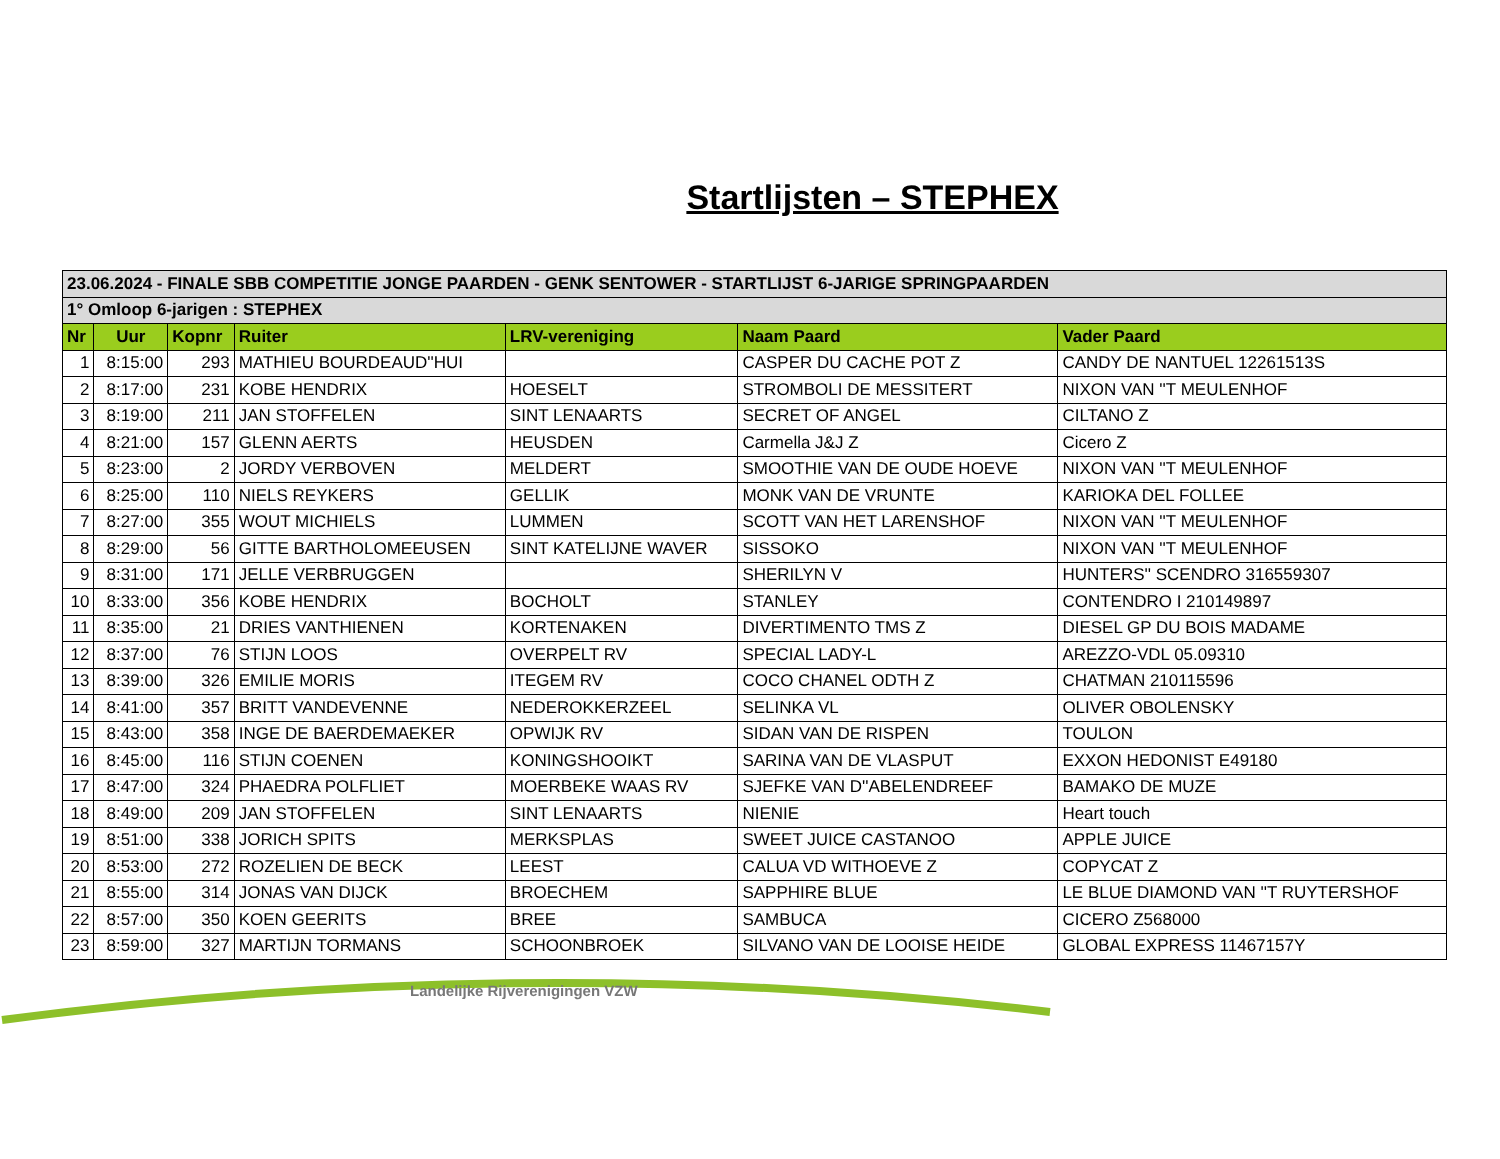Startlijsten – STEPHEX
| 23.06.2024 - FINALE SBB COMPETITIE JONGE PAARDEN - GENK SENTOWER - STARTLIJST 6-JARIGE SPRINGPAARDEN | | | | | | |
| 1° Omloop 6-jarigen : STEPHEX | | | | | | |
| Nr | Uur | Kopnr | Ruiter | LRV-vereniging | Naam Paard | Vader Paard |
| 1 | 8:15:00 | 293 | MATHIEU BOURDEAUD''HUI | | CASPER DU CACHE POT Z | CANDY DE NANTUEL 12261513S |
| 2 | 8:17:00 | 231 | KOBE HENDRIX | HOESELT | STROMBOLI DE MESSITERT | NIXON VAN ''T MEULENHOF |
| 3 | 8:19:00 | 211 | JAN STOFFELEN | SINT LENAARTS | SECRET OF ANGEL | CILTANO Z |
| 4 | 8:21:00 | 157 | GLENN AERTS | HEUSDEN | Carmella J&J Z | Cicero Z |
| 5 | 8:23:00 | 2 | JORDY VERBOVEN | MELDERT | SMOOTHIE VAN DE OUDE HOEVE | NIXON VAN ''T MEULENHOF |
| 6 | 8:25:00 | 110 | NIELS REYKERS | GELLIK | MONK VAN DE VRUNTE | KARIOKA DEL FOLLEE |
| 7 | 8:27:00 | 355 | WOUT MICHIELS | LUMMEN | SCOTT VAN HET LARENSHOF | NIXON VAN ''T MEULENHOF |
| 8 | 8:29:00 | 56 | GITTE BARTHOLOMEEUSEN | SINT KATELIJNE WAVER | SISSOKO | NIXON VAN ''T MEULENHOF |
| 9 | 8:31:00 | 171 | JELLE VERBRUGGEN | | SHERILYN V | HUNTERS'' SCENDRO 316559307 |
| 10 | 8:33:00 | 356 | KOBE HENDRIX | BOCHOLT | STANLEY | CONTENDRO I 210149897 |
| 11 | 8:35:00 | 21 | DRIES VANTHIENEN | KORTENAKEN | DIVERTIMENTO TMS Z | DIESEL GP DU BOIS MADAME |
| 12 | 8:37:00 | 76 | STIJN LOOS | OVERPELT RV | SPECIAL LADY-L | AREZZO-VDL 05.09310 |
| 13 | 8:39:00 | 326 | EMILIE MORIS | ITEGEM RV | COCO CHANEL ODTH Z | CHATMAN 210115596 |
| 14 | 8:41:00 | 357 | BRITT VANDEVENNE | NEDEROKKERZEEL | SELINKA VL | OLIVER OBOLENSKY |
| 15 | 8:43:00 | 358 | INGE DE BAERDEMAEKER | OPWIJK RV | SIDAN VAN DE RISPEN | TOULON |
| 16 | 8:45:00 | 116 | STIJN COENEN | KONINGSHOOIKT | SARINA VAN DE VLASPUT | EXXON HEDONIST E49180 |
| 17 | 8:47:00 | 324 | PHAEDRA POLFLIET | MOERBEKE WAAS RV | SJEFKE VAN D''ABELENDREEF | BAMAKO DE MUZE |
| 18 | 8:49:00 | 209 | JAN STOFFELEN | SINT LENAARTS | NIENIE | Heart touch |
| 19 | 8:51:00 | 338 | JORICH SPITS | MERKSPLAS | SWEET JUICE CASTANOO | APPLE JUICE |
| 20 | 8:53:00 | 272 | ROZELIEN DE BECK | LEEST | CALUA VD WITHOEVE Z | COPYCAT Z |
| 21 | 8:55:00 | 314 | JONAS VAN DIJCK | BROECHEM | SAPPHIRE BLUE | LE BLUE DIAMOND VAN ''T RUYTERSHOF |
| 22 | 8:57:00 | 350 | KOEN GEERITS | BREE | SAMBUCA | CICERO Z568000 |
| 23 | 8:59:00 | 327 | MARTIJN TORMANS | SCHOONBROEK | SILVANO VAN DE LOOISE HEIDE | GLOBAL EXPRESS 11467157Y |
Landelijke Rijverenigingen VZW